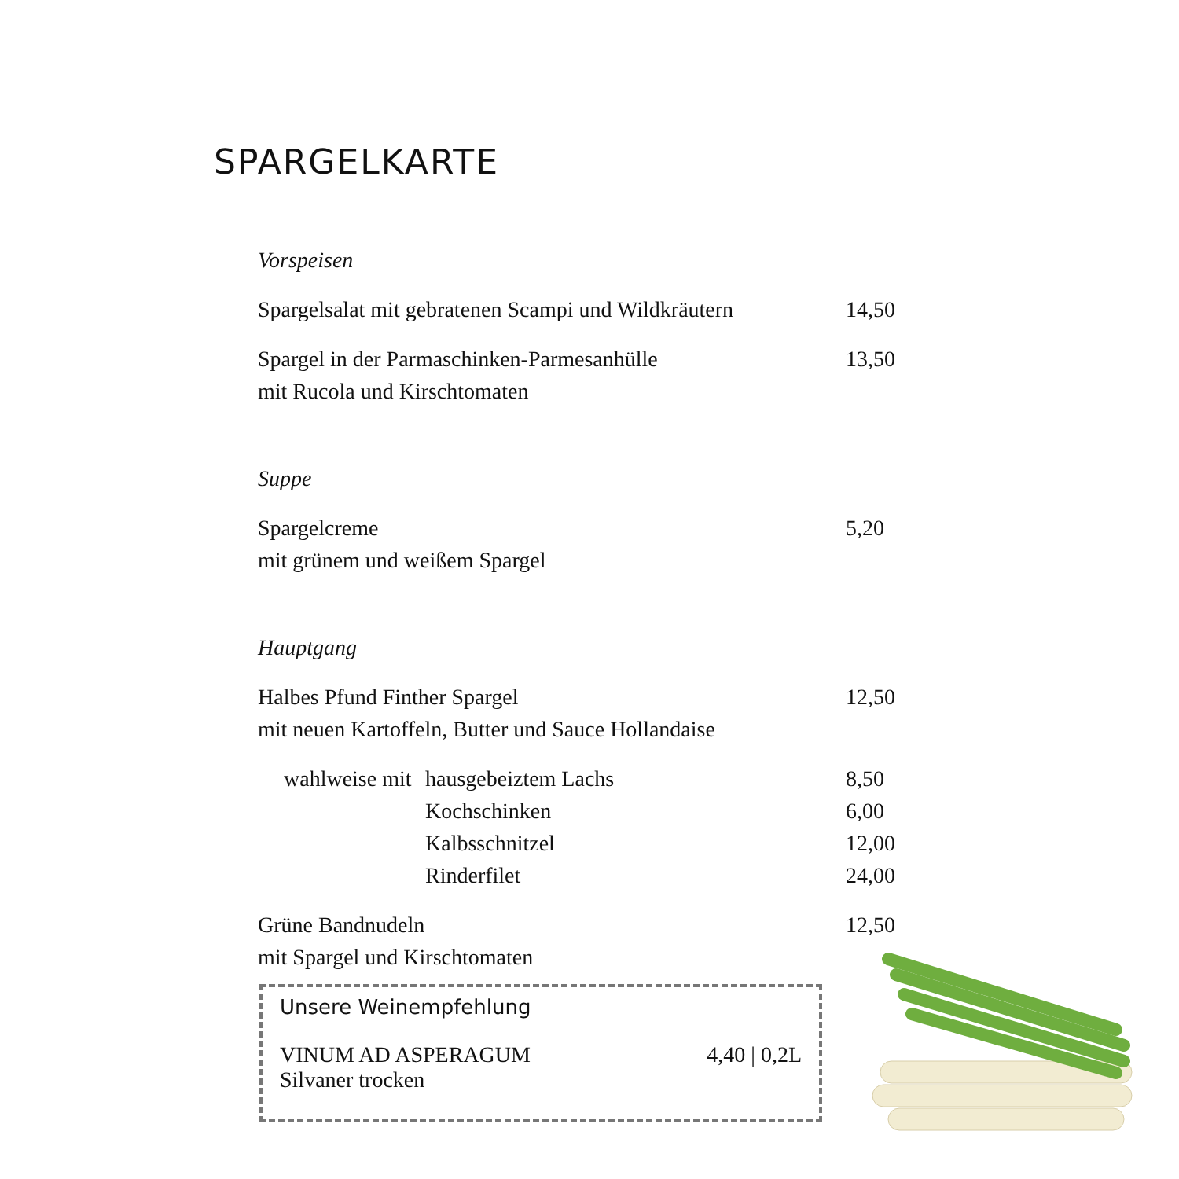SPARGELKARTE
Vorspeisen
Spargelsalat mit gebratenen Scampi und Wildkräutern 14,50
Spargel in der Parmaschinken-Parmesanhülle 13,50
mit Rucola und Kirschtomaten
Suppe
Spargelcreme 5,20
mit grünem und weißem Spargel
Hauptgang
Halbes Pfund Finther Spargel 12,50
mit neuen Kartoffeln, Butter und Sauce Hollandaise
wahlweise mit hausgebeiztem Lachs 8,50
Kochschinken 6,00
Kalbsschnitzel 12,00
Rinderfilet 24,00
Grüne Bandnudeln 12,50
mit Spargel und Kirschtomaten
Unsere Weinempfehlung
VINUM AD ASPERAGUM 4,40 | 0,2L
Silvaner trocken